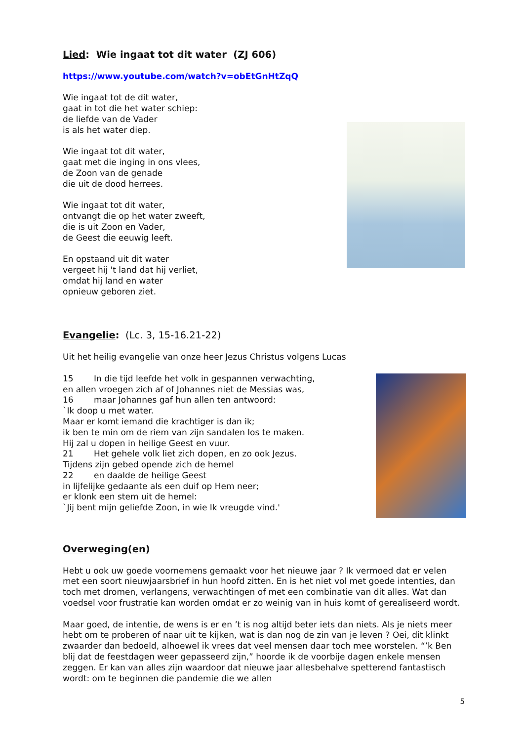Lied: Wie ingaat tot dit water (ZJ 606)
https://www.youtube.com/watch?v=obEtGnHtZqQ
Wie ingaat tot de dit water,
gaat in tot die het water schiep:
de liefde van de Vader
is als het water diep.
Wie ingaat tot dit water,
gaat met die inging in ons vlees,
de Zoon van de genade
die uit de dood herrees.
Wie ingaat tot dit water,
ontvangt die op het water zweeft,
die is uit Zoon en Vader,
de Geest die eeuwig leeft.
En opstaand uit dit water
vergeet hij 't land dat hij verliet,
omdat hij land en water
opnieuw geboren ziet.
Evangelie: (Lc. 3, 15-16.21-22)
Uit het heilig evangelie van onze heer Jezus Christus volgens Lucas
15 In die tijd leefde het volk in gespannen verwachting,
en allen vroegen zich af of Johannes niet de Messias was,
16 maar Johannes gaf hun allen ten antwoord:
`Ik doop u met water.
Maar er komt iemand die krachtiger is dan ik;
ik ben te min om de riem van zijn sandalen los te maken.
Hij zal u dopen in heilige Geest en vuur.
21 Het gehele volk liet zich dopen, en zo ook Jezus.
Tijdens zijn gebed opende zich de hemel
22 en daalde de heilige Geest
in lijfelijke gedaante als een duif op Hem neer;
er klonk een stem uit de hemel:
`Jij bent mijn geliefde Zoon, in wie Ik vreugde vind.'
Overweging(en)
Hebt u ook uw goede voornemens gemaakt voor het nieuwe jaar ? Ik vermoed dat er velen met een soort nieuwjaarsbrief in hun hoofd zitten. En is het niet vol met goede intenties, dan toch met dromen, verlangens, verwachtingen of met een combinatie van dit alles. Wat dan voedsel voor frustratie kan worden omdat er zo weinig van in huis komt of gerealiseerd wordt.
Maar goed, de intentie, de wens is er en ’t is nog altijd beter iets dan niets. Als je niets meer hebt om te proberen of naar uit te kijken, wat is dan nog de zin van je leven ? Oei, dit klinkt zwaarder dan bedoeld, alhoewel ik vrees dat veel mensen daar toch mee worstelen. “’k Ben blij dat de feestdagen weer gepasseerd zijn,” hoorde ik de voorbije dagen enkele mensen zeggen. Er kan van alles zijn waardoor dat nieuwe jaar allesbehalve spetterend fantastisch wordt: om te beginnen die pandemie die we allen
5